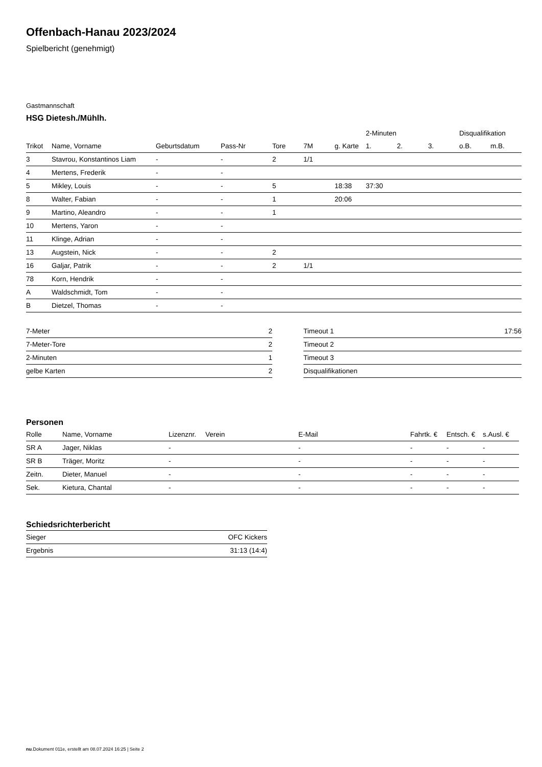Offenbach-Hanau 2023/2024
Spielbericht (genehmigt)
Gastmannschaft
HSG Dietesh./Mühlh.
| | | | | | | | 2-Minuten | | | Disqualifikation | |
| --- | --- | --- | --- | --- | --- | --- | --- | --- | --- | --- | --- |
| Trikot | Name, Vorname | Geburtsdatum | Pass-Nr | Tore | 7M | g. Karte | 1. | 2. | 3. | o.B. | m.B. |
| 3 | Stavrou, Konstantinos Liam | - | - | 2 | 1/1 | | | | | | |
| 4 | Mertens, Frederik | - | - | | | | | | | | |
| 5 | Mikley, Louis | - | - | 5 | | 18:38 | 37:30 | | | | |
| 8 | Walter, Fabian | - | - | 1 | | 20:06 | | | | | |
| 9 | Martino, Aleandro | - | - | 1 | | | | | | | |
| 10 | Mertens, Yaron | - | - | | | | | | | | |
| 11 | Klinge, Adrian | - | - | | | | | | | | |
| 13 | Augstein, Nick | - | - | 2 | | | | | | | |
| 16 | Galjar, Patrik | - | - | 2 | 1/1 | | | | | | |
| 78 | Korn, Hendrik | - | - | | | | | | | | |
| A | Waldschmidt, Tom | - | - | | | | | | | | |
| B | Dietzel, Thomas | - | - | | | | | | | | |
| 7-Meter | 2 |
| 7-Meter-Tore | 2 |
| 2-Minuten | 1 |
| gelbe Karten | 2 |
| Timeout 1 | 17:56 |
| Timeout 2 | |
| Timeout 3 | |
| Disqualifikationen | |
Personen
| Rolle | Name, Vorname | Lizenznr. | Verein | E-Mail | Fahrtk. € | Entsch. € | s.Ausl. € |
| --- | --- | --- | --- | --- | --- | --- | --- |
| SR A | Jager, Niklas | - | | - | - | - | - |
| SR B | Träger, Moritz | - | | - | - | - | - |
| Zeitn. | Dieter, Manuel | - | | - | - | - | - |
| Sek. | Kietura, Chantal | - | | - | - | - | - |
Schiedsrichterbericht
| Sieger | OFC Kickers |
| Ergebnis | 31:13 (14:4) |
nu.Dokument 011e, erstellt am 08.07.2024 16:25 | Seite 2